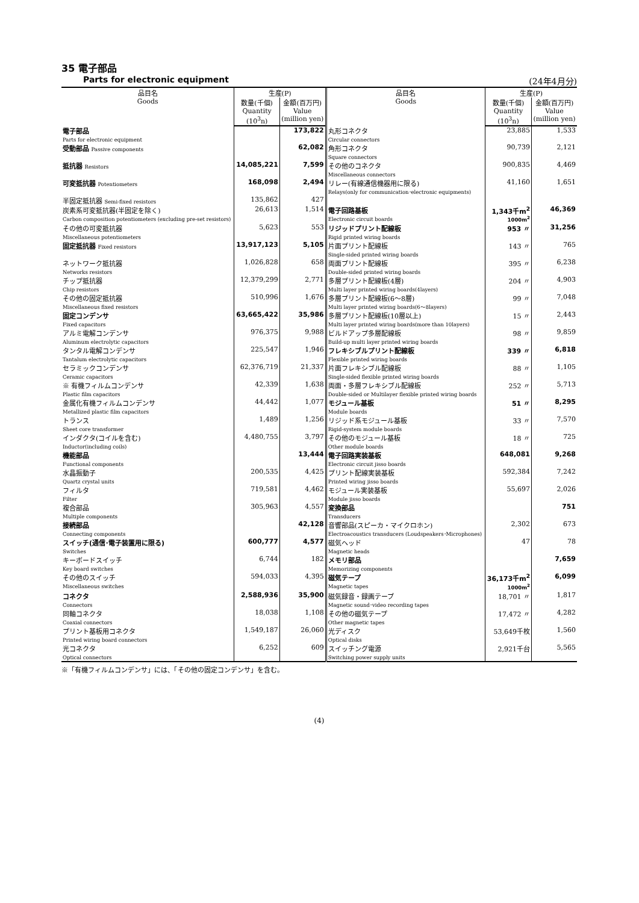35 電子部品
Parts for electronic equipment (24年4月分)
| 品目名 Goods | 生産(P) | | 品目名 Goods | 生産(P) | |
| --- | --- | --- | --- | --- | --- |
| | 数量(千個) Quantity (10<sup>3</sup>n) | 金額(百万円) Value (million yen) | | 数量(千個) Quantity (10<sup>3</sup>n) | 金額(百万円) Value (million yen) |
| 電子部品 Parts for electronic equipment | | 173,822 | 丸形コネクタ Circular connectors | 23,885 | 1,533 |
| 受動部品 Passive components | | 62,082 | 角形コネクタ Square connectors | 90,739 | 2,121 |
| 抵抗器 Resistors | 14,085,221 | 7,599 | その他のコネクタ Miscellaneous connectors | 900,835 | 4,469 |
| 可変抵抗器 Potentiometers | 168,098 | 2,494 | リレー(有線通信機器用に限る) Relays(only for communication･electronic equipments) | 41,160 | 1,651 |
| 半固定抵抗器 Semi-fixed resistors | 135,862 | 427 | | | |
| 炭素系可変抵抗器(半固定を除く) Carbon composition potentiometers (excluding pre-set resistors) | 26,613 | 1,514 | 電子回路基板 Electronic circuit boards | 1,343千m<sup>2</sup> 1000m<sup>2</sup> | 46,369 |
| その他の可変抵抗器 Miscellaneous potentiometers | 5,623 | 553 | リジッドプリント配線板 Rigid printed wiring boards | 953 〃 | 31,256 |
| 固定抵抗器 Fixed resistors | 13,917,123 | 5,105 | 片面プリント配線板 Single-sided printed wiring boards | 143 〃 | 765 |
| ネットワーク抵抗器 Networks resistors | 1,026,828 | 658 | 両面プリント配線板 Double-sided printed wiring boards | 395 〃 | 6,238 |
| チップ抵抗器 Chip resistors | 12,379,299 | 2,771 | 多層プリント配線板(4層) Multi layer printed wiring boards(4layers) | 204 〃 | 4,903 |
| その他の固定抵抗器 Miscellaneous fixed resistors | 510,996 | 1,676 | 多層プリント配線板(6～8層) Multi layer printed wiring boards(6～8layers) | 99 〃 | 7,048 |
| 固定コンデンサ Fixed capacitors | 63,665,422 | 35,986 | 多層プリント配線板(10層以上) Multi layer printed wiring boards(more than 10layers) | 15 〃 | 2,443 |
| アルミ電解コンデンサ Aluminum electrolytic capacitors | 976,375 | 9,988 | ビルドアップ多層配線板 Build-up multi layer printed wiring boards | 98 〃 | 9,859 |
| タンタル電解コンデンサ Tantalum electrolytic capacitors | 225,547 | 1,946 | フレキシブルプリント配線板 Flexible printed wiring boards | 339 〃 | 6,818 |
| セラミックコンデンサ Ceramic capacitors | 62,376,719 | 21,337 | 片面フレキシブル配線板 Single-sided flexible printed wiring boards | 88 〃 | 1,105 |
| ※ 有機フィルムコンデンサ Plastic film capacitors | 42,339 | 1,638 | 両面・多層フレキシブル配線板 Double-sided or Multilayer flexible printed wiring boards | 252 〃 | 5,713 |
| 金属化有機フィルムコンデンサ Metallized plastic film capacitors | 44,442 | 1,077 | モジュール基板 Module boards | 51 〃 | 8,295 |
| トランス Sheet core transformer | 1,489 | 1,256 | リジッド系モジュール基板 Rigid-system module boards | 33 〃 | 7,570 |
| インダクタ(コイルを含む) Inductor(including coils) | 4,480,755 | 3,797 | その他のモジュール基板 Other module boards | 18 〃 | 725 |
| 機能部品 Functional components | | 13,444 | 電子回路実装基板 Electronic circuit jisso boards | 648,081 | 9,268 |
| 水晶振動子 Quartz crystal units | 200,535 | 4,425 | プリント配線実装基板 Printed wiring jisso boards | 592,384 | 7,242 |
| フィルタ Filter | 719,581 | 4,462 | モジュール実装基板 Module jisso boards | 55,697 | 2,026 |
| 複合部品 Multiple components | 305,963 | 4,557 | 変換部品 Transducers | | 751 |
| 接続部品 Connecting components | | 42,128 | 音響部品(スピーカ・マイクロホン) Electroacoustics transducers (Loudspeakers･Microphones) | 2,302 | 673 |
| スイッチ(通信･電子装置用に限る) Switches | 600,777 | 4,577 | 磁気ヘッド Magnetic heads | 47 | 78 |
| キーボードスイッチ Key board switches | 6,744 | 182 | メモリ部品 Memorizing components | | 7,659 |
| その他のスイッチ Miscellaneous switches | 594,033 | 4,395 | 磁気テープ Magnetic tapes | 36,173千m<sup>2</sup> 1000m<sup>2</sup> | 6,099 |
| コネクタ Connectors | 2,588,936 | 35,900 | 磁気録音・録画テープ Magnetic sound･video recording tapes | 18,701 〃 | 1,817 |
| 同軸コネクタ Coaxial connectors | 18,038 | 1,108 | その他の磁気テープ Other magnetic tapes | 17,472 〃 | 4,282 |
| プリント基板用コネクタ Printed wiring board connectors | 1,549,187 | 26,060 | 光ディスク Optical disks | 53,649千枚 | 1,560 |
| 光コネクタ Optical connectors | 6,252 | 609 | スイッチング電源 Switching power supply units | 2,921千台 | 5,565 |
※「有機フィルムコンデンサ」には、「その他の固定コンデンサ」を含む。
(4)